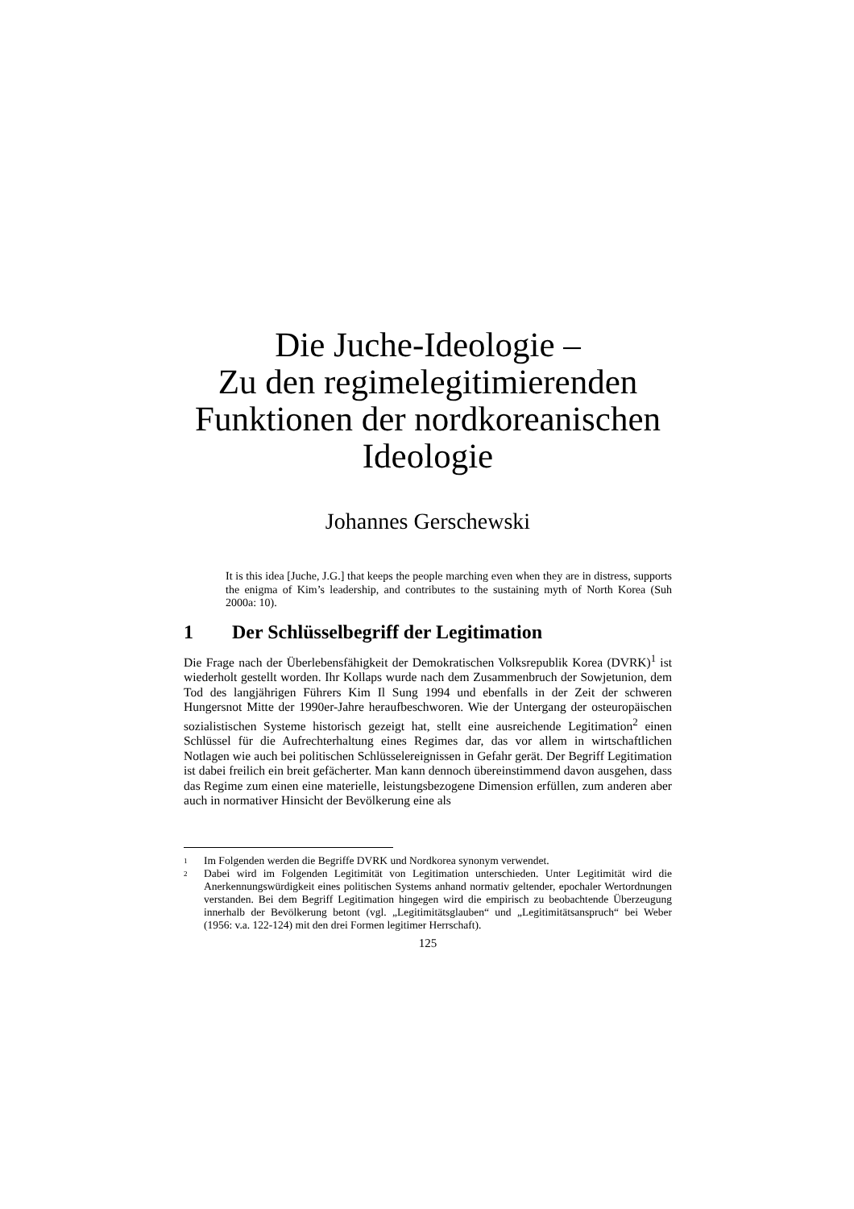Die Juche-Ideologie –
Zu den regimelegitimierenden Funktionen der nordkoreanischen Ideologie
Johannes Gerschewski
It is this idea [Juche, J.G.] that keeps the people marching even when they are in distress, supports the enigma of Kim’s leadership, and contributes to the sustaining myth of North Korea (Suh 2000a: 10).
1 Der Schlüsselbegriff der Legitimation
Die Frage nach der Überlebensfähigkeit der Demokratischen Volksrepublik Korea (DVRK)<sup>1</sup> ist wiederholt gestellt worden. Ihr Kollaps wurde nach dem Zusammenbruch der Sowjetunion, dem Tod des langjährigen Führers Kim Il Sung 1994 und ebenfalls in der Zeit der schweren Hungersnot Mitte der 1990er-Jahre heraufbeschworen. Wie der Untergang der osteuropäischen sozialistischen Systeme historisch gezeigt hat, stellt eine ausreichende Legitimation<sup>2</sup> einen Schlüssel für die Aufrechterhaltung eines Regimes dar, das vor allem in wirtschaftlichen Notlagen wie auch bei politischen Schlüsselereignissen in Gefahr gerät. Der Begriff Legitimation ist dabei freilich ein breit gefächerter. Man kann dennoch übereinstimmend davon ausgehen, dass das Regime zum einen eine materielle, leistungsbezogene Dimension erfüllen, zum anderen aber auch in normativer Hinsicht der Bevölkerung eine als
1
Im Folgenden werden die Begriffe DVRK und Nordkorea synonym verwendet.
2
Dabei wird im Folgenden Legitimität von Legitimation unterschieden. Unter Legitimität wird die Anerkennungswürdigkeit eines politischen Systems anhand normativ geltender, epochaler Wertordnungen verstanden. Bei dem Begriff Legitimation hingegen wird die empirisch zu beobachtende Überzeugung innerhalb der Bevölkerung betont (vgl. „Legitimitätsglauben“ und „Legitimitätsanspruch“ bei Weber (1956: v.a. 122-124) mit den drei Formen legitimer Herrschaft).
125